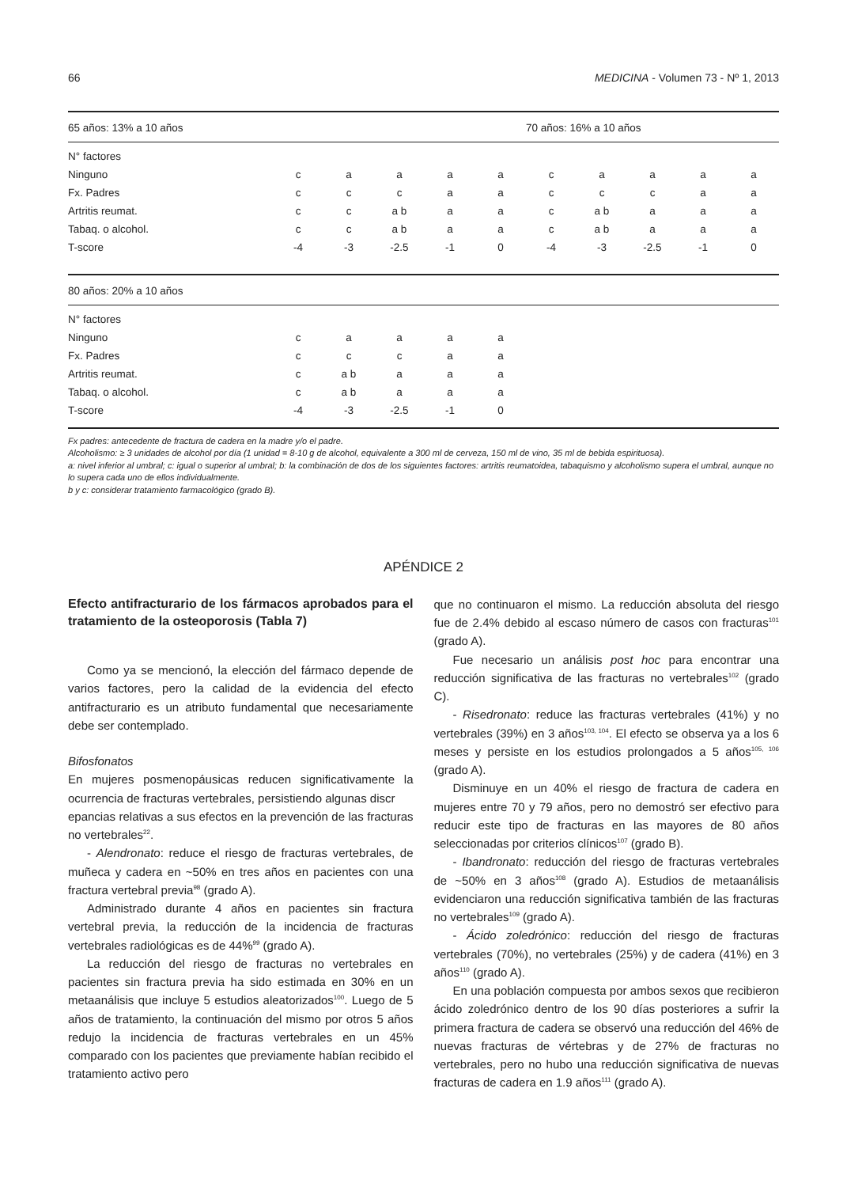66 MEDICINA - Volumen 73 - Nº 1, 2013
| 65 años: 13% a 10 años | | | | | | 70 años: 16% a 10 años | | | | | |
| N° factores | | | | | | | | | | | |
| Ninguno | c | a | a | a | a | | c | a | a | a | a |
| Fx. Padres | c | c | c | a | a | | c | c | c | a | a |
| Artritis reumat. | c | c | a b | a | a | | c | a b | a | a | a |
| Tabaq. o alcohol. | c | c | a b | a | a | | c | a b | a | a | a |
| T-score | -4 | -3 | -2.5 | -1 | 0 | | -4 | -3 | -2.5 | -1 | 0 |
| 80 años: 20% a 10 años | | | | | | | | | | | |
| N° factores | | | | | | | | | | | |
| Ninguno | c | a | a | a | a | | | | | | |
| Fx. Padres | c | c | c | a | a | | | | | | |
| Artritis reumat. | c | a b | a | a | a | | | | | | |
| Tabaq. o alcohol. | c | a b | a | a | a | | | | | | |
| T-score | -4 | -3 | -2.5 | -1 | 0 | | | | | | |
Fx padres: antecedente de fractura de cadera en la madre y/o el padre.
Alcoholismo: ≥ 3 unidades de alcohol por día (1 unidad = 8-10 g de alcohol, equivalente a 300 ml de cerveza, 150 ml de vino, 35 ml de bebida espirituosa).
a: nivel inferior al umbral; c: igual o superior al umbral; b: la combinación de dos de los siguientes factores: artritis reumatoidea, tabaquismo y alcoholismo supera el umbral, aunque no lo supera cada uno de ellos individualmente.
b y c: considerar tratamiento farmacológico (grado B).
APÉNDICE 2
Efecto antifracturario de los fármacos aprobados para el tratamiento de la osteoporosis (Tabla 7)
Como ya se mencionó, la elección del fármaco depende de varios factores, pero la calidad de la evidencia del efecto antifracturario es un atributo fundamental que necesariamente debe ser contemplado.
Bifosfonatos
En mujeres posmenopáusicas reducen significativamente la ocurrencia de fracturas vertebrales, persistiendo algunas discr
epancias relativas a sus efectos en la prevención de las fracturas no vertebrales<sup>22</sup>.
- Alendronato: reduce el riesgo de fracturas vertebrales, de muñeca y cadera en ~50% en tres años en pacientes con una fractura vertebral previa<sup>98</sup> (grado A).
Administrado durante 4 años en pacientes sin fractura vertebral previa, la reducción de la incidencia de fracturas vertebrales radiológicas es de 44%<sup>99</sup> (grado A).
La reducción del riesgo de fracturas no vertebrales en pacientes sin fractura previa ha sido estimada en 30% en un metaanálisis que incluye 5 estudios aleatorizados<sup>100</sup>. Luego de 5 años de tratamiento, la continuación del mismo por otros 5 años redujo la incidencia de fracturas vertebrales en un 45% comparado con los pacientes que previamente habían recibido el tratamiento activo pero
que no continuaron el mismo. La reducción absoluta del riesgo fue de 2.4% debido al escaso número de casos con fracturas<sup>101</sup> (grado A).
Fue necesario un análisis post hoc para encontrar una reducción significativa de las fracturas no vertebrales<sup>102</sup> (grado C).
- Risedronato: reduce las fracturas vertebrales (41%) y no vertebrales (39%) en 3 años<sup>103, 104</sup>. El efecto se observa ya a los 6 meses y persiste en los estudios prolongados a 5 años<sup>105, 106</sup> (grado A).
Disminuye en un 40% el riesgo de fractura de cadera en mujeres entre 70 y 79 años, pero no demostró ser efectivo para reducir este tipo de fracturas en las mayores de 80 años seleccionadas por criterios clínicos<sup>107</sup> (grado B).
- Ibandronato: reducción del riesgo de fracturas vertebrales de ~50% en 3 años<sup>108</sup> (grado A). Estudios de metaanálisis evidenciaron una reducción significativa también de las fracturas no vertebrales<sup>109</sup> (grado A).
- Ácido zoledrónico: reducción del riesgo de fracturas vertebrales (70%), no vertebrales (25%) y de cadera (41%) en 3 años<sup>110</sup> (grado A).
En una población compuesta por ambos sexos que recibieron ácido zoledrónico dentro de los 90 días posteriores a sufrir la primera fractura de cadera se observó una reducción del 46% de nuevas fracturas de vértebras y de 27% de fracturas no vertebrales, pero no hubo una reducción significativa de nuevas fracturas de cadera en 1.9 años<sup>111</sup> (grado A).